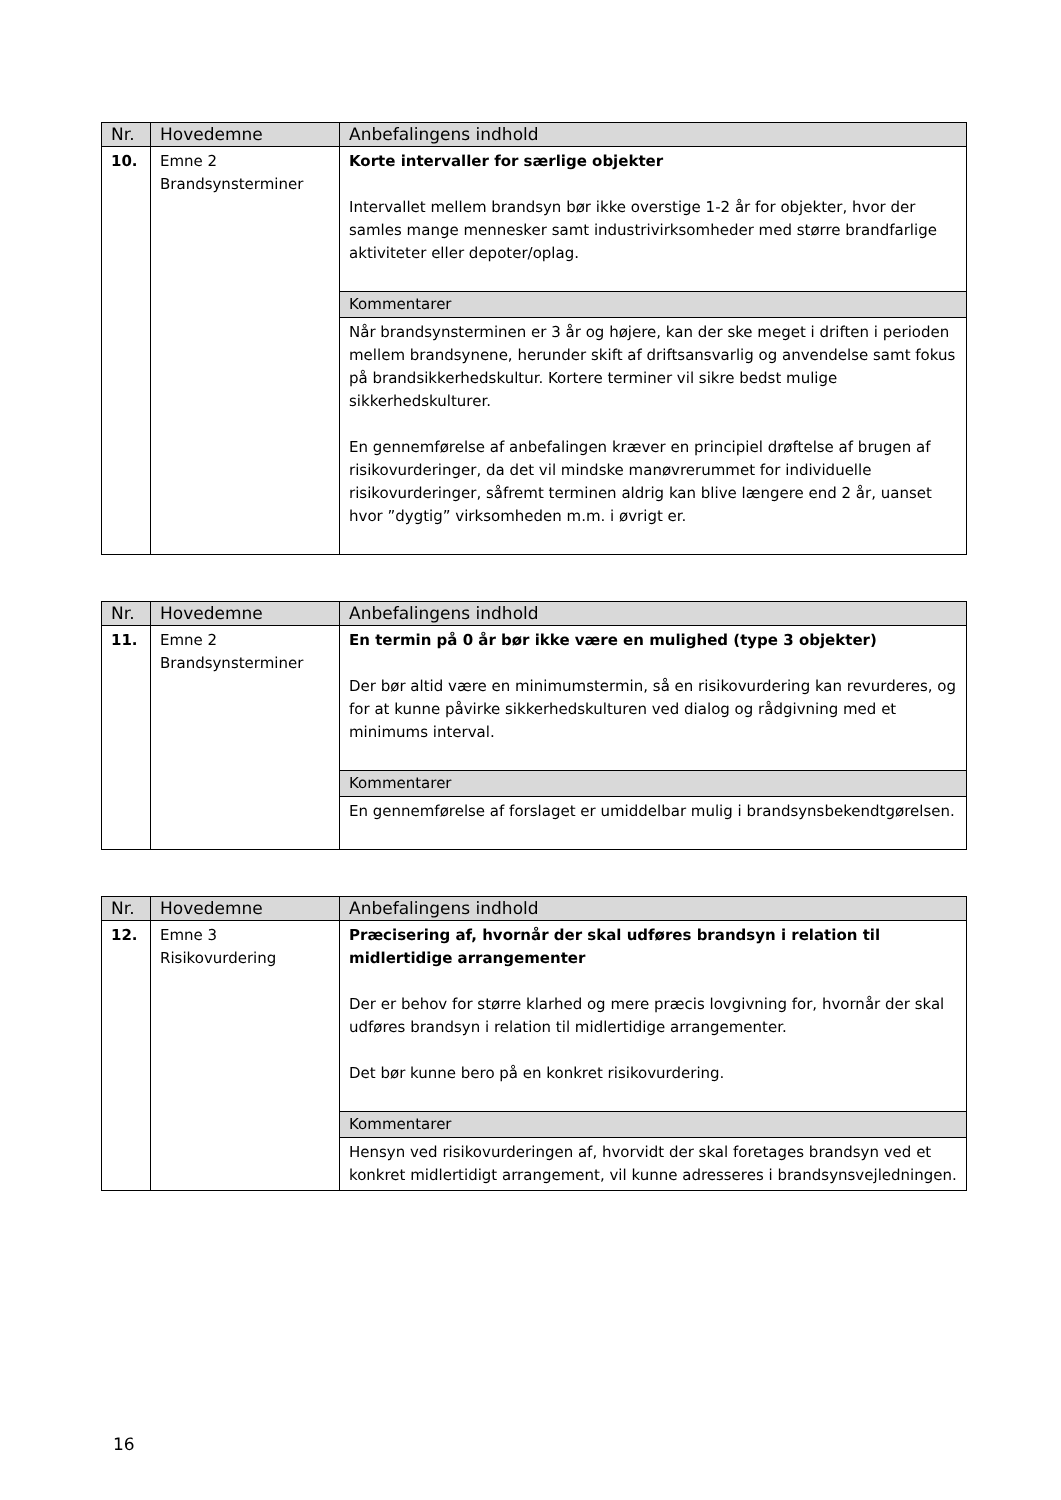| Nr. | Hovedemne | Anbefalingens indhold |
| --- | --- | --- |
| 10. | Emne 2 Brandsynsterminer | Korte intervaller for særlige objekter Intervallet mellem brandsyn bør ikke overstige 1-2 år for objekter, hvor der samles mange mennesker samt industrivirksomheder med større brandfarlige aktiviteter eller depoter/oplag. |
| | | Kommentarer |
| | | Når brandsynsterminen er 3 år og højere, kan der ske meget i driften i perioden mellem brandsynene, herunder skift af driftsansvarlig og anvendelse samt fokus på brandsikkerhedskultur. Kortere terminer vil sikre bedst mulige sikkerhedskulturer. En gennemførelse af anbefalingen kræver en principiel drøftelse af brugen af risikovurderinger, da det vil mindske manøvrerummet for individuelle risikovurderinger, såfremt terminen aldrig kan blive længere end 2 år, uanset hvor ”dygtig” virksomheden m.m. i øvrigt er. |
| Nr. | Hovedemne | Anbefalingens indhold |
| --- | --- | --- |
| 11. | Emne 2 Brandsynsterminer | En termin på 0 år bør ikke være en mulighed (type 3 objekter) Der bør altid være en minimumstermin, så en risikovurdering kan revurderes, og for at kunne påvirke sikkerhedskulturen ved dialog og rådgivning med et minimums interval. |
| | | Kommentarer |
| | | En gennemførelse af forslaget er umiddelbar mulig i brandsynsbekendtgørelsen. |
| Nr. | Hovedemne | Anbefalingens indhold |
| --- | --- | --- |
| 12. | Emne 3 Risikovurdering | Præcisering af, hvornår der skal udføres brandsyn i relation til midlertidige arrangementer Der er behov for større klarhed og mere præcis lovgivning for, hvornår der skal udføres brandsyn i relation til midlertidige arrangementer. Det bør kunne bero på en konkret risikovurdering. |
| | | Kommentarer |
| | | Hensyn ved risikovurderingen af, hvorvidt der skal foretages brandsyn ved et konkret midlertidigt arrangement, vil kunne adresseres i brandsynsvejledningen. |
16